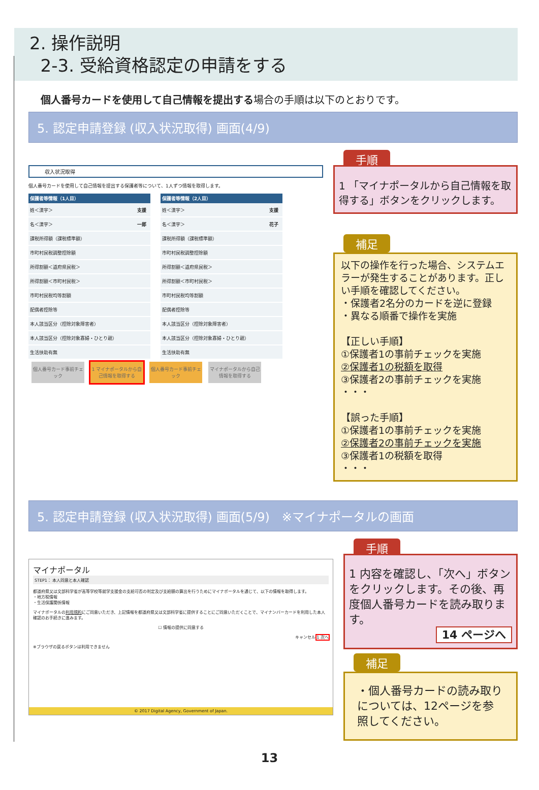2. 操作説明
2-3. 受給資格認定の申請をする
個人番号カードを使用して自己情報を提出する場合の手順は以下のとおりです。
5. 認定申請登録 (収入状況取得) 画面(4/9)
収入状況取得
個人番号カードを使用して自己情報を提出する保護者等について、1人ずつ情報を取得します。
| 保護者等情報（1人目） | |
| --- | --- |
| 姓＜漢字＞ | 支援 |
| 名＜漢字＞ | 一郎 |
| 課税所得額（課税標準額） | |
| 市町村民税調整控除額 | |
| 所得割額＜道府県民税＞ | |
| 所得割額＜市町村民税＞ | |
| 市町村民税均等割額 | |
| 配偶者控除等 | |
| 本人該当区分（控除対象障害者） | |
| 本人該当区分（控除対象寡婦・ひとり親） | |
| 生活扶助有無 | |
| 保護者等情報（2人目） | |
| --- | --- |
| 姓＜漢字＞ | 支援 |
| 名＜漢字＞ | 花子 |
| 課税所得額（課税標準額） | |
| 市町村民税調整控除額 | |
| 所得割額＜道府県民税＞ | |
| 所得割額＜市町村民税＞ | |
| 市町村民税均等割額 | |
| 配偶者控除等 | |
| 本人該当区分（控除対象障害者） | |
| 本人該当区分（控除対象寡婦・ひとり親） | |
| 生活扶助有無 | |
個人番号カード事前チェック 1 マイナポータルから自己情報を取得する 個人番号カード事前チェック マイナポータルから自己情報を取得する
手順
1 「マイナポータルから自己情報を取得する」ボタンをクリックします。
補足
以下の操作を行った場合、システムエラーが発生することがあります。正しい手順を確認してください。
・保護者2名分のカードを逆に登録
・異なる順番で操作を実施
【正しい手順】
①保護者1の事前チェックを実施
②保護者1の税額を取得
③保護者2の事前チェックを実施
・・・
【誤った手順】
①保護者1の事前チェックを実施
②保護者2の事前チェックを実施
③保護者1の税額を取得
・・・
5. 認定申請登録 (収入状況取得) 画面(5/9)　※マイナポータルの画面
マイナポータル
STEP1： 本人同意と本人確認
都道府県又は文部科学省が高等学校等就学支援金の支給可否の判定及び支給額の算出を行うためにマイナポータルを通じて、以下の情報を取得します。
・地方税情報
・生活保護関係情報
マイナポータルの利用規約にご同意いただき、上記情報を都道府県又は文部科学省に提供することにご同意いただくことで、マイナンバーカードを利用した本人確認のお手続きに進みます。
☐ 情報の提供に同意する
キャンセル 1 次へ
※ブラウザの戻るボタンは利用できません
© 2017 Digital Agency, Government of Japan.
手順
1 内容を確認し、「次へ」ボタンをクリックします。その後、再度個人番号カードを読み取ります。
14 ページへ
補足
・個人番号カードの読み取りについては、12ページを参照してください。
13